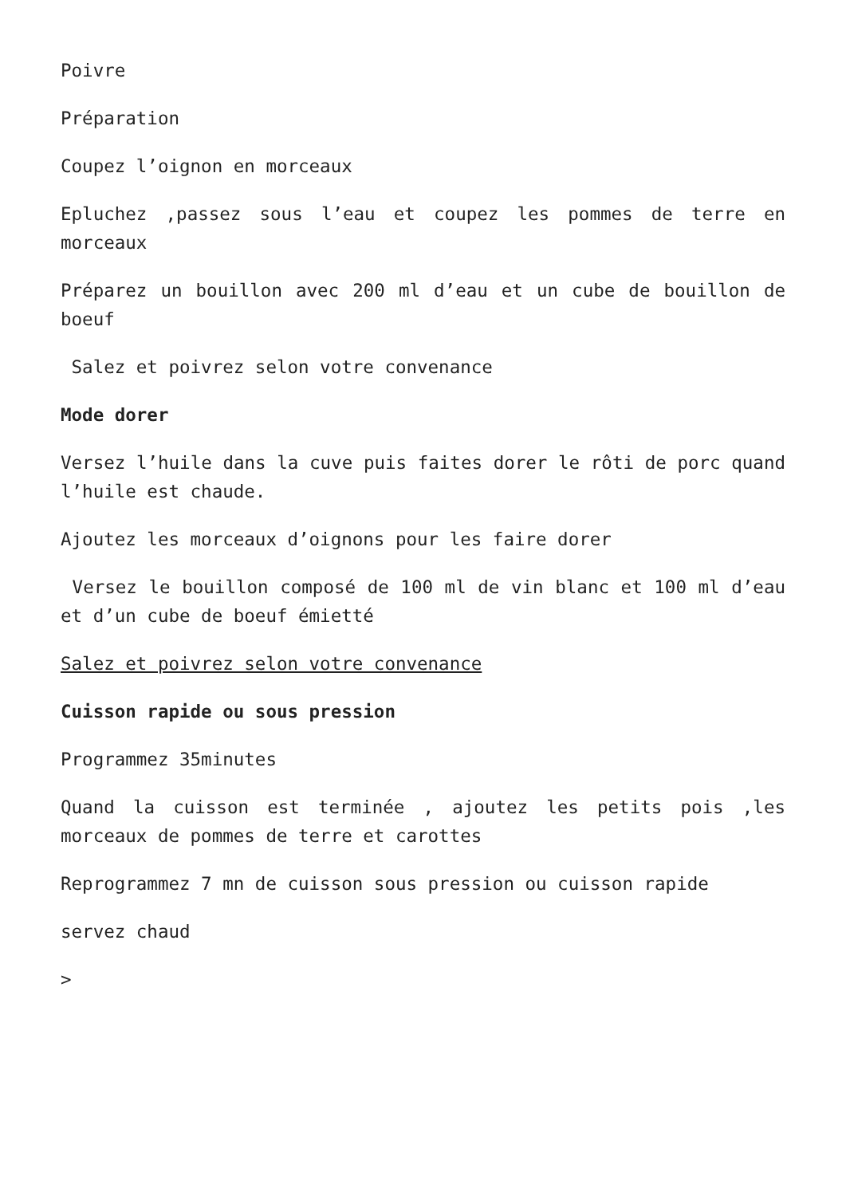Poivre
Préparation
Coupez l’oignon en morceaux
Epluchez ,passez sous l’eau et coupez les pommes de terre en morceaux
Préparez un bouillon avec 200 ml d’eau et un cube de bouillon de boeuf
Salez et poivrez selon votre convenance
Mode dorer
Versez l’huile dans la cuve puis faites dorer le rôti de porc quand l’huile est chaude.
Ajoutez les morceaux d’oignons pour les faire dorer
Versez le bouillon composé de 100 ml de vin blanc et 100 ml d’eau et d’un cube de boeuf émietté
Salez et poivrez selon votre convenance
Cuisson rapide ou sous pression
Programmez 35minutes
Quand la cuisson est terminée , ajoutez les petits pois ,les morceaux de pommes de terre et carottes
Reprogrammez 7 mn de cuisson sous pression ou cuisson rapide
servez chaud
>